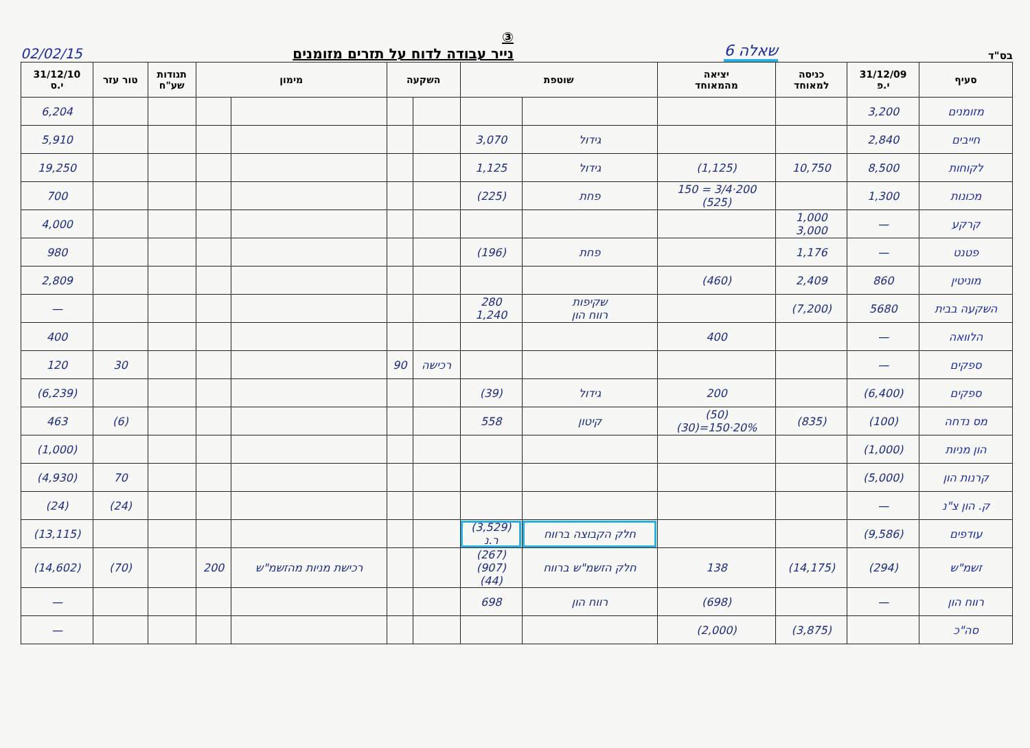בס"ד שאלה 6
③
נייר עבודה לדוח על תזרים מזומנים
02/02/15
| סעיף | 31/12/09 י.פ | כניסה למאוחד | יציאה מהמאוחד | שוטפת | | השקעה | | מימון | | תנודות שע"ח | טור עזר | 31/12/10 י.ס |
| --- | --- | --- | --- | --- | --- | --- | --- | --- | --- | --- | --- | --- |
| מזומנים | 3,200 | | | | | | | | | | | 6,204 |
| חייבים | 2,840 | | | גידול | 3,070 | | | | | | | 5,910 |
| לקוחות | 8,500 | 10,750 | (1,125) | גידול | 1,125 | | | | | | | 19,250 |
| מכונות | 1,300 | | 200·3/4 = 150 (525) | פחת | (225) | | | | | | | 700 |
| קרקע | — | 1,000 3,000 | | | | | | | | | | 4,000 |
| פטנט | — | 1,176 | | פחת | (196) | | | | | | | 980 |
| מוניטין | 860 | 2,409 | (460) | | | | | | | | | 2,809 |
| השקעה בבית | 5680 | (7,200) | | שקיפות רווח הון | 280 1,240 | | | | | | | — |
| הלוואה | — | | 400 | | | | | | | | | 400 |
| ספקים | — | | | | | רכישה | 90 | | | | 30 | 120 |
| ספקים | (6,400) | | 200 | גידול | (39) | | | | | | | (6,239) |
| מס נדחה | (100) | (835) | (50) 20%·150=(30) | קיטון | 558 | | | | | | (6) | 463 |
| הון מניות | (1,000) | | | | | | | | | | | (1,000) |
| קרנות הון | (5,000) | | | | | | | | | | 70 | (4,930) |
| ק. הון צ"נ | — | | | | | | | | | | (24) | (24) |
| עודפים | (9,586) | | | חלק הקבוצה ברווח | (3,529) ר.נ | | | | | | | (13,115) |
| זשמ"ש | (294) | (14,175) | 138 | חלק הזשמ"ש ברווח | (267) (907) (44) | | | רכישת מניות מהזשמ"ש | 200 | | (70) | (14,602) |
| רווח הון | — | | (698) | רווח הון | 698 | | | | | | | — |
| סה"כ | | (3,875) | (2,000) | | | | | | | | | — |